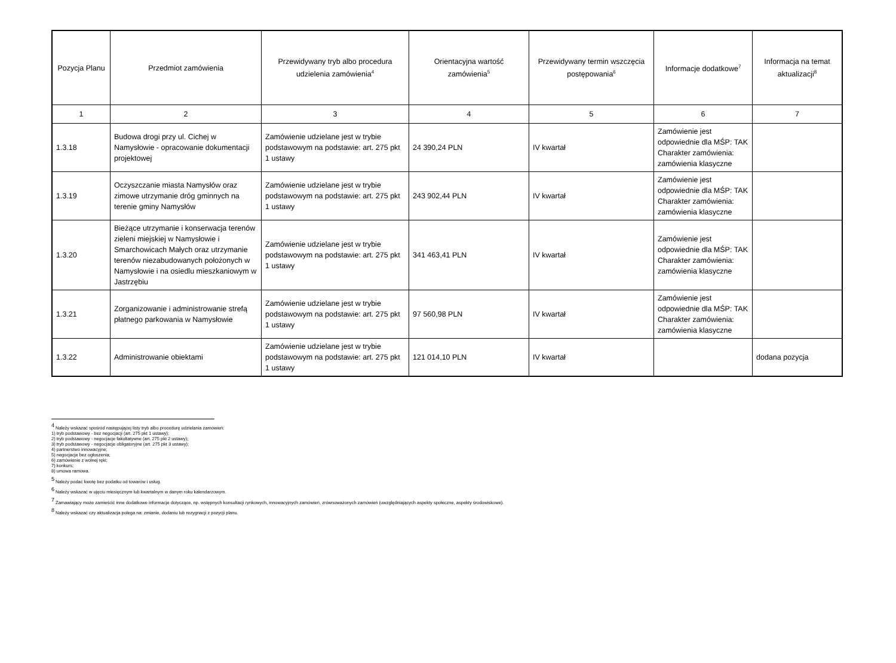| Pozycja Planu | Przedmiot zamówienia | Przewidywany tryb albo procedura udzielenia zamówienia<sup>4</sup> | Orientacyjna wartość zamówienia<sup>5</sup> | Przewidywany termin wszczęcia postępowania<sup>6</sup> | Informacje dodatkowe<sup>7</sup> | Informacja na temat aktualizacji<sup>8</sup> |
| --- | --- | --- | --- | --- | --- | --- |
| 1 | 2 | 3 | 4 | 5 | 6 | 7 |
| 1.3.18 | Budowa drogi przy ul. Cichej w Namysłowie - opracowanie dokumentacji projektowej | Zamówienie udzielane jest w trybie podstawowym na podstawie: art. 275 pkt 1 ustawy | 24 390,24 PLN | IV kwartał | Zamówienie jest odpowiednie dla MŚP: TAK Charakter zamówienia: zamówienia klasyczne | |
| 1.3.19 | Oczyszczanie miasta Namysłów oraz zimowe utrzymanie dróg gminnych na terenie gminy Namysłów | Zamówienie udzielane jest w trybie podstawowym na podstawie: art. 275 pkt 1 ustawy | 243 902,44 PLN | IV kwartał | Zamówienie jest odpowiednie dla MŚP: TAK Charakter zamówienia: zamówienia klasyczne | |
| 1.3.20 | Bieżące utrzymanie i konserwacja terenów zieleni miejskiej w Namysłowie i Smarchowicach Małych oraz utrzymanie terenów niezabudowanych położonych w Namysłowie i na osiedlu mieszkaniowym w Jastrzębiu | Zamówienie udzielane jest w trybie podstawowym na podstawie: art. 275 pkt 1 ustawy | 341 463,41 PLN | IV kwartał | Zamówienie jest odpowiednie dla MŚP: TAK Charakter zamówienia: zamówienia klasyczne | |
| 1.3.21 | Zorganizowanie i administrowanie strefą płatnego parkowania w Namysłowie | Zamówienie udzielane jest w trybie podstawowym na podstawie: art. 275 pkt 1 ustawy | 97 560,98 PLN | IV kwartał | Zamówienie jest odpowiednie dla MŚP: TAK Charakter zamówienia: zamówienia klasyczne | |
| 1.3.22 | Administrowanie obiektami | Zamówienie udzielane jest w trybie podstawowym na podstawie: art. 275 pkt 1 ustawy | 121 014,10 PLN | IV kwartał | | dodana pozycja |
<sup>4</sup> Należy wskazać spośród następującej listy tryb albo procedurę udzielania zamówień:
1) tryb podstawowy - bez negocjacji (art. 275 pkt 1 ustawy);
2) tryb podstawowy - negocjacje fakultatywne (art. 275 pkt 2 ustawy);
3) tryb podstawowy - negocjacje obligatoryjne (art. 275 pkt 3 ustawy);
4) partnerstwo innowacyjne;
5) negocjacje bez ogłoszenia;
6) zamówienie z wolnej ręki;
7) konkurs;
8) umowa ramowa.
<sup>5</sup> Należy podać kwotę bez podatku od towarów i usług.
<sup>6</sup> Należy wskazać w ujęciu miesięcznym lub kwartalnym w danym roku kalendarzowym.
<sup>7</sup> Zamawiający może zamieścić inne dodatkowe informacje dotyczące, np. wstępnych konsultacji rynkowych, innowacyjnych zamówień, zrównoważonych zamówień (uwzględniających aspekty społeczne, aspekty środowiskowe).
<sup>8</sup> Należy wskazać czy aktualizacja polega na: zmianie, dodaniu lub rezygnacji z pozycji planu.